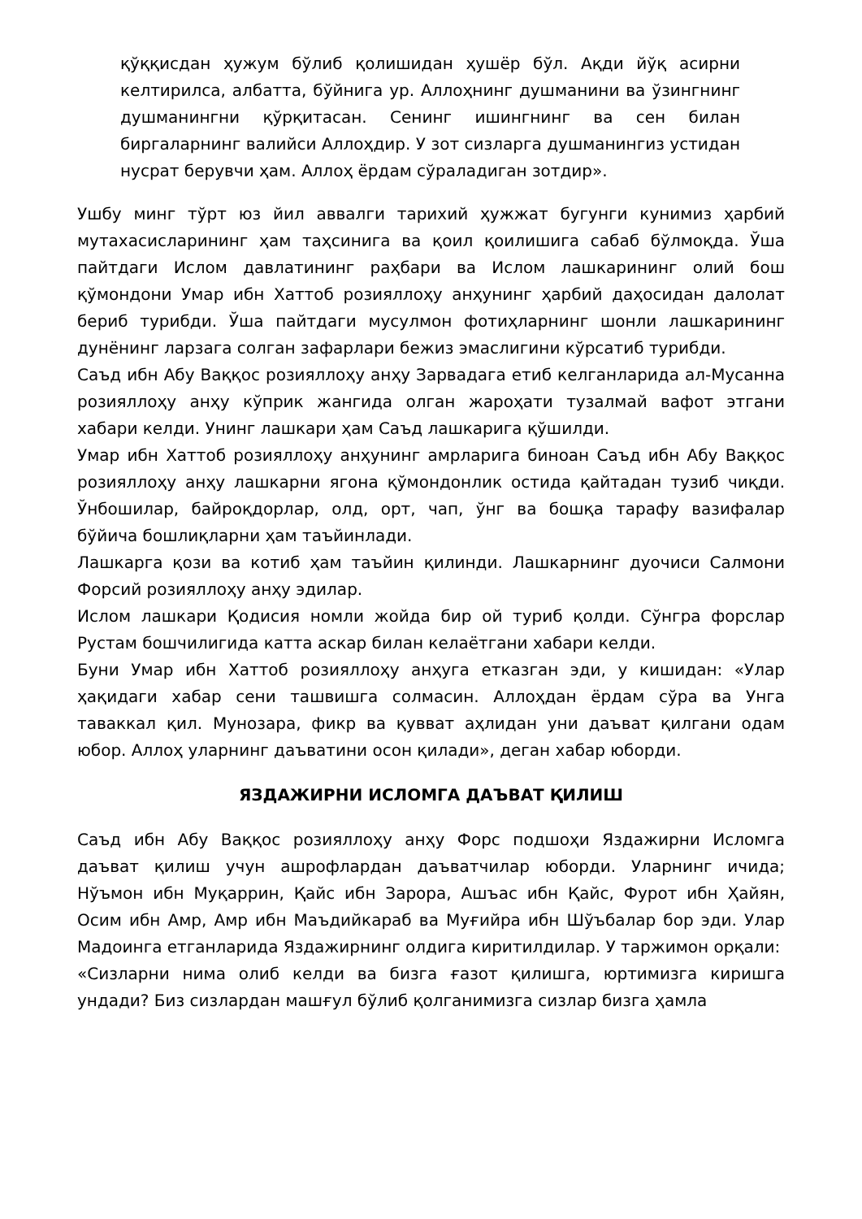қўққисдан ҳужум бўлиб қолишидан ҳушёр бўл. Ақди йўқ асирни келтирилса, албатта, бўйнига ур. Аллоҳнинг душманини ва ўзингнинг душманингни қўрқитасан. Сенинг ишингнинг ва сен билан биргаларнинг валийси Аллоҳдир. У зот сизларга душманингиз устидан нусрат берувчи ҳам. Аллоҳ ёрдам сўраладиган зотдир».
Ушбу минг тўрт юз йил аввалги тарихий ҳужжат бугунги кунимиз ҳарбий мутахасисларининг ҳам таҳсинига ва қоил қоилишига сабаб бўлмоқда. Ўша пайтдаги Ислом давлатининг раҳбари ва Ислом лашкарининг олий бош қўмондони Умар ибн Хаттоб розияллоҳу анҳунинг ҳарбий даҳосидан далолат бериб турибди. Ўша пайтдаги мусулмон фотиҳларнинг шонли лашкарининг дунёнинг ларзага солган зафарлари бежиз эмаслигини кўрсатиб турибди.
Саъд ибн Абу Ваққос розияллоҳу анҳу Зарвадага етиб келганларида ал-Мусанна розияллоҳу анҳу кўприк жангида олган жароҳати тузалмай вафот этгани хабари келди. Унинг лашкари ҳам Саъд лашкарига қўшилди.
Умар ибн Хаттоб розияллоҳу анҳунинг амрларига биноан Саъд ибн Абу Ваққос розияллоҳу анҳу лашкарни ягона қўмондонлик остида қайтадан тузиб чиқди. Ўнбошилар, байроқдорлар, олд, орт, чап, ўнг ва бошқа тарафу вазифалар бўйича бошлиқларни ҳам таъйинлади.
Лашкарга қози ва котиб ҳам таъйин қилинди. Лашкарнинг дуочиси Салмони Форсий розияллоҳу анҳу эдилар.
Ислом лашкари Қодисия номли жойда бир ой туриб қолди. Сўнгра форслар Рустам бошчилигида катта аскар билан келаётгани хабари келди.
Буни Умар ибн Хаттоб розияллоҳу анҳуга етказган эди, у кишидан: «Улар ҳақидаги хабар сени ташвишга солмасин. Аллоҳдан ёрдам сўра ва Унга таваккал қил. Мунозара, фикр ва қувват аҳлидан уни даъват қилгани одам юбор. Аллоҳ уларнинг даъватини осон қилади», деган хабар юборди.
ЯЗДАЖИРНИ ИСЛОМГА ДАЪВАТ ҚИЛИШ
Саъд ибн Абу Ваққос розияллоҳу анҳу Форс подшоҳи Яздажирни Исломга даъват қилиш учун ашрофлардан даъватчилар юборди. Уларнинг ичида; Нўъмон ибн Муқаррин, Қайс ибн Зарора, Ашъас ибн Қайс, Фурот ибн Ҳайян, Осим ибн Амр, Амр ибн Маъдийкараб ва Муғийра ибн Шўъбалар бор эди. Улар Мадоинга етганларида Яздажирнинг олдига киритилдилар. У таржимон орқали:
«Сизларни нима олиб келди ва бизга ғазот қилишга, юртимизга киришга ундади? Биз сизлардан машғул бўлиб қолганимизга сизлар бизга ҳамла